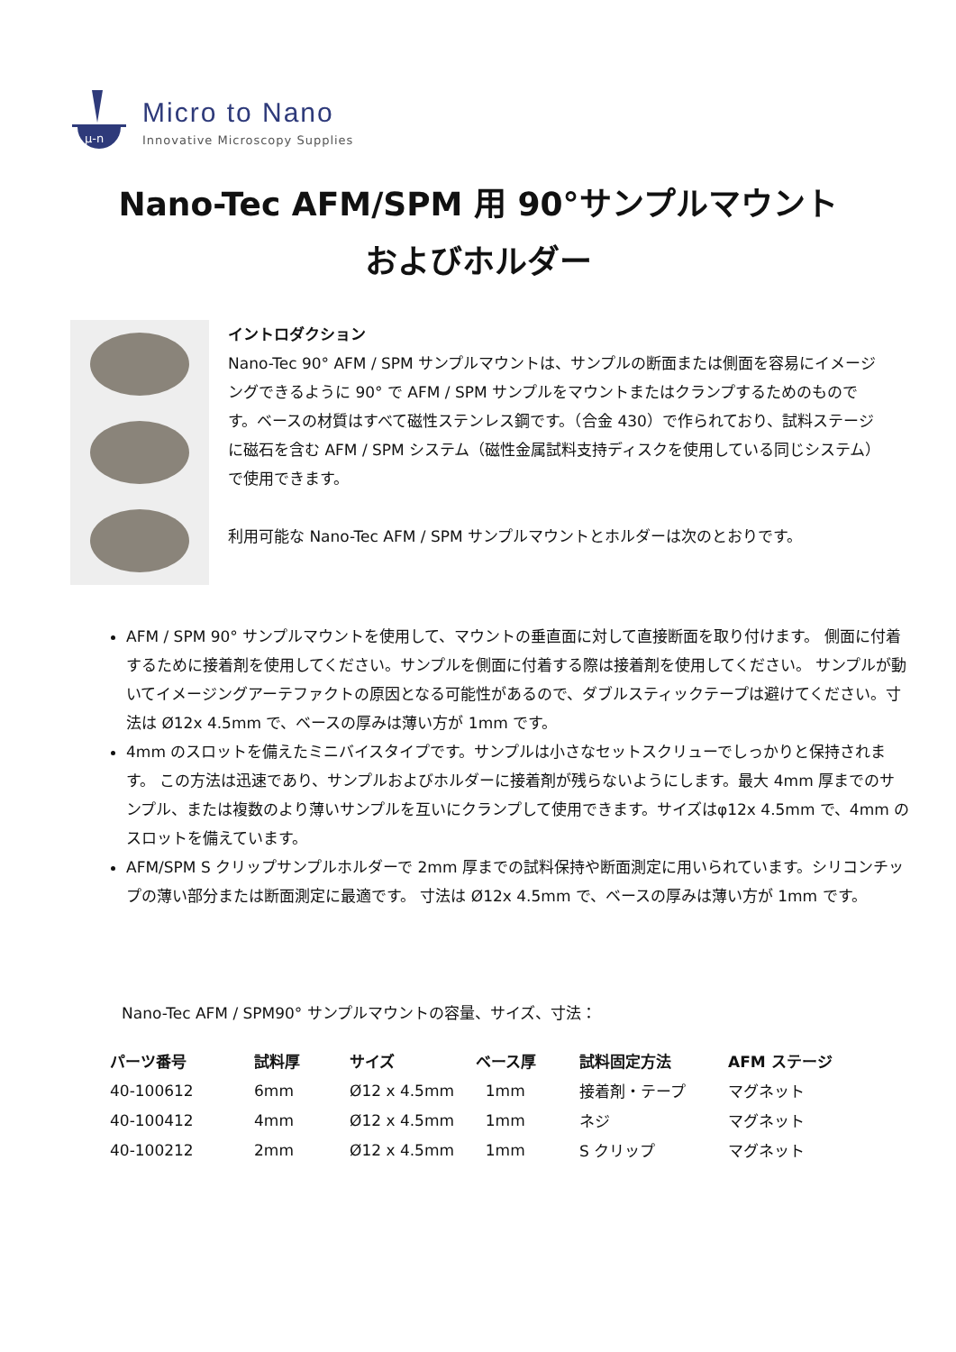μ-n
Micro to Nano
Innovative Microscopy Supplies
Nano-Tec AFM/SPM 用 90°サンプルマウント
およびホルダー
イントロダクション
Nano-Tec 90° AFM / SPM サンプルマウントは、サンプルの断面または側面を容易にイメージングできるように 90° で AFM / SPM サンプルをマウントまたはクランプするためのものです。ベースの材質はすべて磁性ステンレス鋼です。（合金 430）で作られており、試料ステージに磁石を含む AFM / SPM システム（磁性金属試料支持ディスクを使用している同じシステム）で使用できます。
利用可能な Nano-Tec AFM / SPM サンプルマウントとホルダーは次のとおりです。
AFM / SPM 90° サンプルマウントを使用して、マウントの垂直面に対して直接断面を取り付けます。 側面に付着するために接着剤を使用してください。サンプルを側面に付着する際は接着剤を使用してください。 サンプルが動いてイメージングアーテファクトの原因となる可能性があるので、ダブルスティックテープは避けてください。寸法は Ø12x 4.5mm で、ベースの厚みは薄い方が 1mm です。
4mm のスロットを備えたミニバイスタイプです。サンプルは小さなセットスクリューでしっかりと保持されます。 この方法は迅速であり、サンプルおよびホルダーに接着剤が残らないようにします。最大 4mm 厚までのサンプル、または複数のより薄いサンプルを互いにクランプして使用できます。サイズはφ12x 4.5mm で、4mm のスロットを備えています。
AFM/SPM S クリップサンプルホルダーで 2mm 厚までの試料保持や断面測定に用いられています。シリコンチップの薄い部分または断面測定に最適です。 寸法は Ø12x 4.5mm で、ベースの厚みは薄い方が 1mm です。
Nano-Tec AFM / SPM90° サンプルマウントの容量、サイズ、寸法：
| パーツ番号 | 試料厚 | サイズ | ベース厚 | 試料固定方法 | AFM ステージ |
| --- | --- | --- | --- | --- | --- |
| 40-100612 | 6mm | Ø12 x 4.5mm | 1mm | 接着剤・テープ | マグネット |
| 40-100412 | 4mm | Ø12 x 4.5mm | 1mm | ネジ | マグネット |
| 40-100212 | 2mm | Ø12 x 4.5mm | 1mm | S クリップ | マグネット |